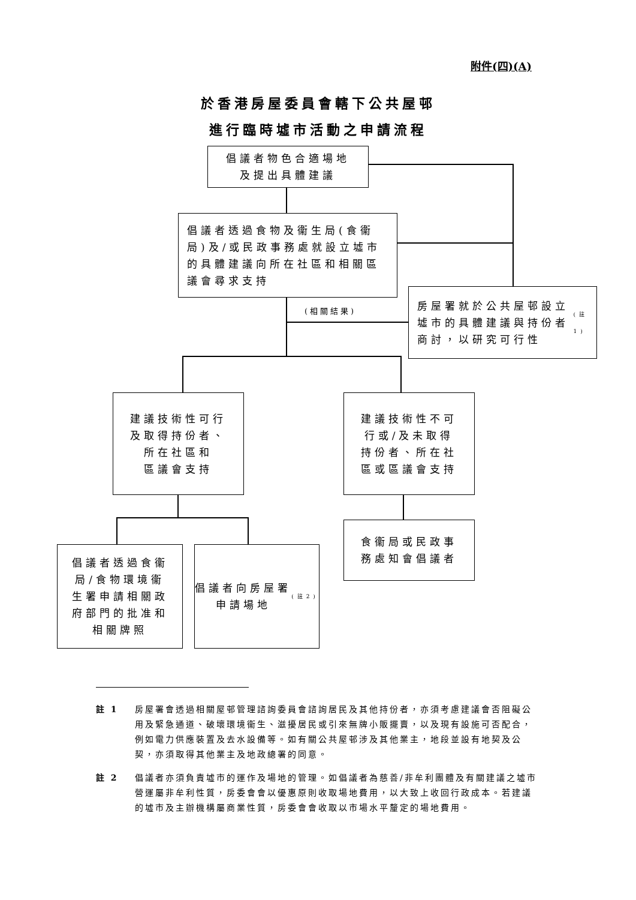附件(四)(A)
於香港房屋委員會轄下公共屋邨
進行臨時墟市活動之申請流程
倡議者物色合適場地
及提出具體建議
倡議者透過食物及衞生局(食衞局)及/或民政事務處就設立墟市的具體建議向所在社區和相關區議會尋求支持
房屋署就於公共屋邨設立墟市的具體建議與持份者商討，以研究可行性<sup>(註1)</sup>
(相關結果)
建議技術性可行
及取得持份者、
所在社區和
區議會支持
建議技術性不可
行或/及未取得
持份者、所在社
區或區議會支持
食衞局或民政事
務處知會倡議者
倡議者透過食衞
局/食物環境衞
生署申請相關政
府部門的批准和
相關牌照
倡議者向房屋署
申請場地<sup>(註2)</sup>
註 1 房屋署會透過相關屋邨管理諮詢委員會諮詢居民及其他持份者，亦須考慮建議會否阻礙公用及緊急通道、破壞環境衞生、滋擾居民或引來無牌小販擺賣，以及現有設施可否配合，例如電力供應裝置及去水設備等。如有關公共屋邨涉及其他業主，地段並設有地契及公契，亦須取得其他業主及地政總署的同意。
註 2 倡議者亦須負責墟市的運作及場地的管理。如倡議者為慈善/非牟利團體及有關建議之墟市營運屬非牟利性質，房委會會以優惠原則收取場地費用，以大致上收回行政成本。若建議的墟市及主辦機構屬商業性質，房委會會收取以市場水平釐定的場地費用。